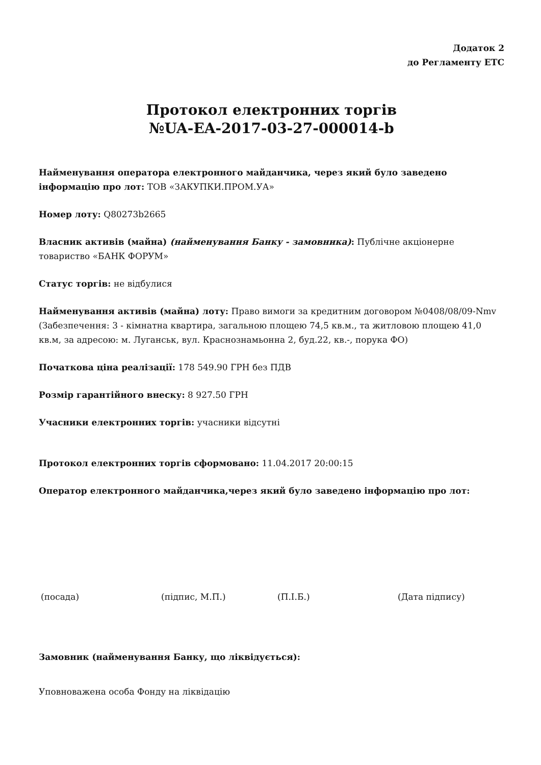Додаток 2
до Регламенту ЕТС
Протокол електронних торгів
№UA-EA-2017-03-27-000014-b
Найменування оператора електронного майданчика, через який було заведено інформацію про лот: ТОВ «ЗАКУПКИ.ПРОМ.УА»
Номер лоту: Q80273b2665
Власник активів (майна) (найменування Банку - замовника): Публічне акціонерне товариство «БАНК ФОРУМ»
Статус торгів: не відбулися
Найменування активів (майна) лоту: Право вимоги за кредитним договором №0408/08/09-Nmv (Забезпечення: 3 - кімнатна квартира, загальною площею 74,5 кв.м., та житловою площею 41,0 кв.м, за адресою: м. Луганськ, вул. Краснознамьонна 2, буд.22, кв.-, порука ФО)
Початкова ціна реалізації: 178 549.90 ГРН без ПДВ
Розмір гарантійного внеску: 8 927.50 ГРН
Учасники електронних торгів: учасники відсутні
Протокол електронних торгів сформовано: 11.04.2017 20:00:15
Оператор електронного майданчика,через який було заведено інформацію про лот:
(посада) (підпис, М.П.) (П.І.Б.) (Дата підпису)
Замовник (найменування Банку, що ліквідується):
Уповноважена особа Фонду на ліквідацію